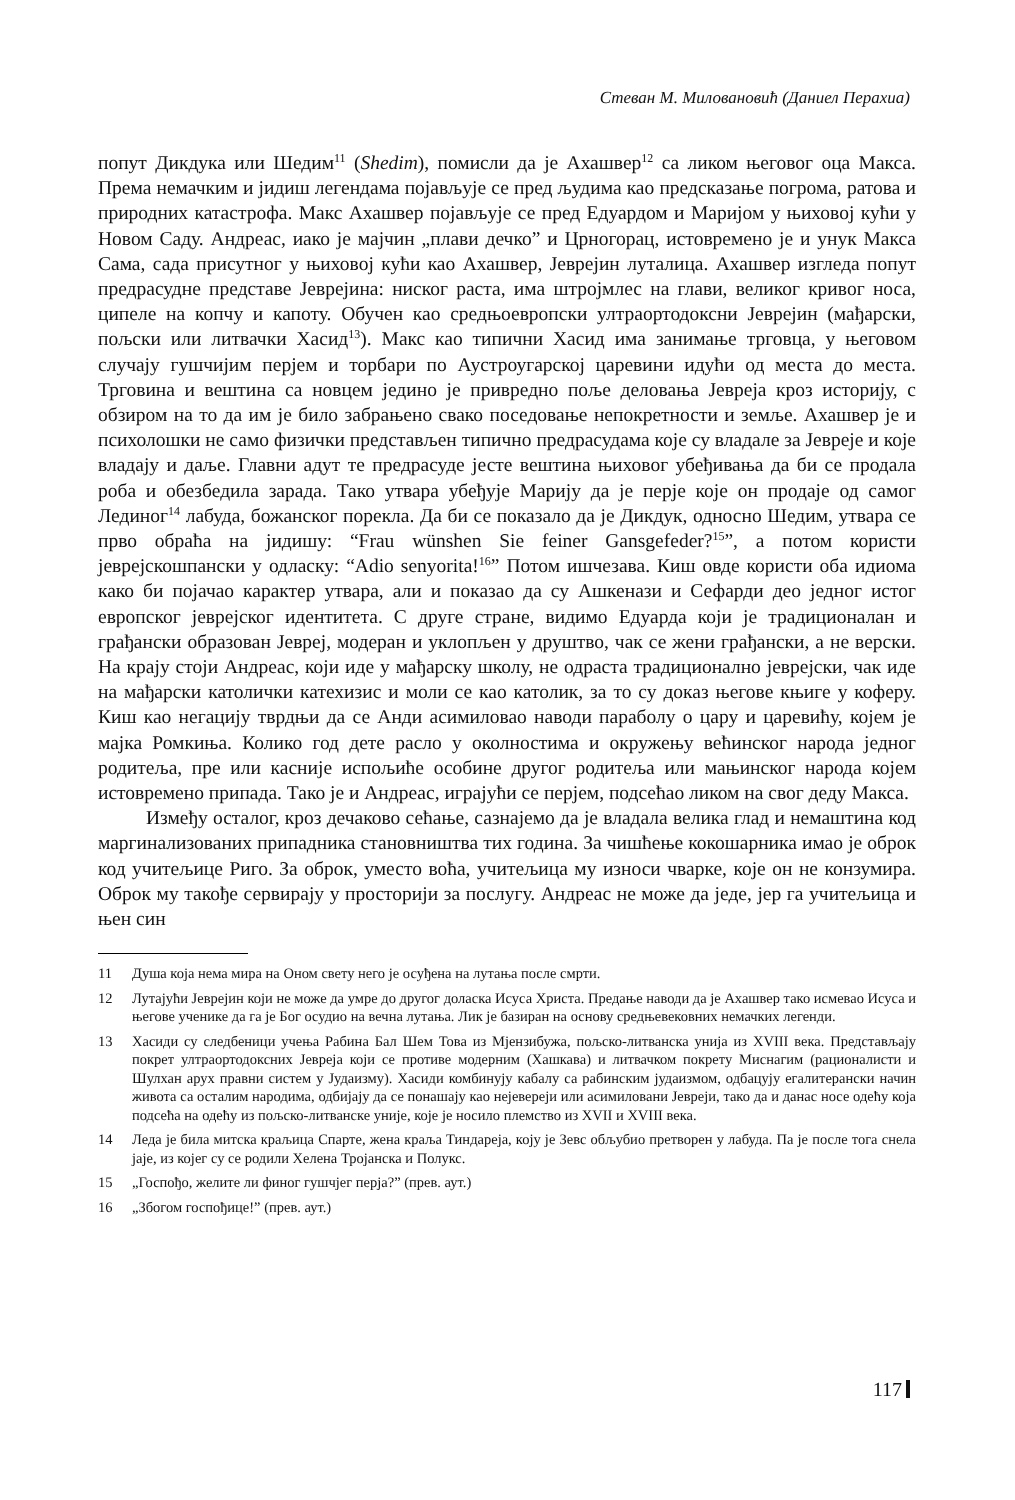Стеван М. Миловановић (Даниел Перахиа)
попут Дикдука или Шедим<sup>11</sup> (Shedim), помисли да је Ахашвер<sup>12</sup> са ликом његовог оца Макса. Према немачким и јидиш легендама појављује се пред људима као предсказање погрома, ратова и природних катастрофа. Макс Ахашвер појављује се пред Едуардом и Маријом у њиховој кући у Новом Саду. Андреас, иако је мајчин „плави дечко” и Црногорац, истовремено је и унук Макса Сама, сада присутног у њиховој кући као Ахашвер, Јеврејин луталица. Ахашвер изгледа попут предрасудне представе Јеврејина: ниског раста, има штројмлес на глави, великог кривог носа, ципеле на копчу и капоту. Обучен као средњоевропски ултраортодоксни Јеврејин (мађарски, пољски или литвачки Хасид<sup>13</sup>). Макс као типични Хасид има занимање трговца, у његовом случају гушчијим перјем и торбари по Аустроугарској царевини идући од места до места. Трговина и вештина са новцем једино је привредно поље деловања Јевреја кроз историју, с обзиром на то да им је било забрањено свако поседовање непокретности и земље. Ахашвер је и психолошки не само физички представљен типично предрасудама које су владале за Јевреје и које владају и даље. Главни адут те предрасуде јесте вештина њиховог убеђивања да би се продала роба и обезбедила зарада. Тако утвара убеђује Марију да је перје које он продаје од самог Лединог<sup>14</sup> лабуда, божанског порекла. Да би се показало да је Дикдук, односно Шедим, утвара се прво обраћа на јидишу: “Frau wünshen Sie feiner Gansgefeder?<sup>15</sup>”, а потом користи јеврејскошпански у одласку: “Adio senyorita!<sup>16</sup>” Потом ишчезава. Киш овде користи оба идиома како би појачао карактер утвара, али и показао да су Ашкенази и Сефарди део једног истог европског јеврејског идентитета. С друге стране, видимо Едуарда који је традиционалан и грађански образован Јевреј, модеран и уклопљен у друштво, чак се жени грађански, а не верски. На крају стоји Андреас, који иде у мађарску школу, не одраста традиционално јеврејски, чак иде на мађарски католички катехизис и моли се као католик, за то су доказ његове књиге у коферу. Киш као негацију тврдњи да се Анди асимиловао наводи параболу о цару и царевићу, којем је мајка Ромкиња. Колико год дете расло у околностима и окружењу већинског народа једног родитеља, пре или касније испољиће особине другог родитеља или мањинског народа којем истовремено припада. Тако је и Андреас, играјући се перјем, подсећао ликом на свог деду Макса.
Између осталог, кроз дечаково сећање, сазнајемо да је владала велика глад и немаштина код маргинализованих припадника становништва тих година. За чишћење кокошарника имао је оброк код учитељице Риго. За оброк, уместо воћа, учитељица му износи чварке, које он не конзумира. Оброк му такође сервирају у просторији за послугу. Андреас не може да једе, јер га учитељица и њен син
11 Душа која нема мира на Оном свету него је осуђена на лутања после смрти.
12 Лутајући Јеврејин који не може да умре до другог доласка Исуса Христа. Предање наводи да је Ахашвер тако исмевао Исуса и његове ученике да га је Бог осудио на вечна лутања. Лик је базиран на основу средњевековних немачких легенди.
13 Хасиди су следбеници учења Рабина Бал Шем Това из Мјензибужа, пољско-литванска унија из XVIII века. Представљају покрет ултраортодоксних Јевреја који се противе модерним (Хашкава) и литвачком покрету Миснагим (рационалисти и Шулхан арух правни систем у Јудаизму). Хасиди комбинују кабалу са рабинским јудаизмом, одбацују егалитерански начин живота са осталим народима, одбијају да се понашају као нејевереји или асимиловани Јевреји, тако да и данас носе одећу која подсећа на одећу из пољско-литванске уније, које је носило племство из XVII и XVIII века.
14 Леда је била митска краљица Спарте, жена краља Тиндареја, коју је Зевс обљубио претворен у лабуда. Па је после тога снела јаје, из којег су се родили Хелена Тројанска и Полукс.
15 „Госпођо, желите ли финог гушчјег перја?” (прев. аут.)
16 „Збогом госпођице!” (прев. аут.)
117